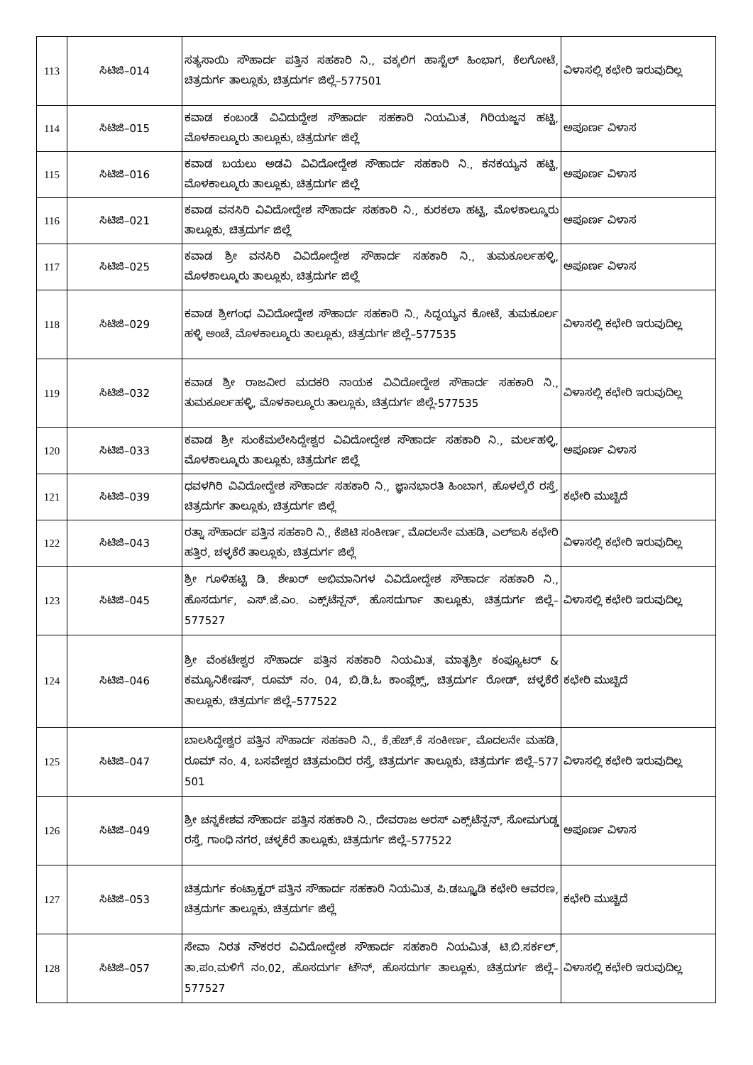| 113 | ಸಿಟಿಜಿ–014 | ಸತ್ಯಸಾಯಿ ಸೌಹಾರ್ದ ಪತ್ತಿನ ಸಹಕಾರಿ ನಿ., ವಕ್ಕಲಿಗ ಹಾಸ್ಟೆಲ್ ಹಿಂಭಾಗ, ಕೆಲಗೋಟೆ, ಚಿತ್ರದುರ್ಗ ತಾಲ್ಲೂಕು, ಚಿತ್ರದುರ್ಗ ಜಿಲ್ಲೆ–577501 | ವಿಳಾಸಲ್ಲಿ ಕಛೇರಿ ಇರುವುದಿಲ್ಲ |
| 114 | ಸಿಟಿಜಿ–015 | ಕವಾಡ ಕಂಬಂಡೆ ವಿವಿದುದ್ದೇಶ ಸೌಹಾರ್ದ ಸಹಕಾರಿ ನಿಯಮಿತ, ಗಿರಿಯಜ್ಜನ ಹಟ್ಟಿ, ಮೊಳಕಾಲ್ಮೂರು ತಾಲ್ಲೂಕು, ಚಿತ್ರದುರ್ಗ ಜಿಲ್ಲೆ | ಅಪೂರ್ಣ ವಿಳಾಸ |
| 115 | ಸಿಟಿಜಿ–016 | ಕವಾಡ ಬಯಲು ಅಡವಿ ವಿವಿದೋದ್ದೇಶ ಸೌಹಾರ್ದ ಸಹಕಾರಿ ನಿ., ಕನಕಯ್ಯನ ಹಟ್ಟಿ, ಮೊಳಕಾಲ್ಮೂರು ತಾಲ್ಲೂಕು, ಚಿತ್ರದುರ್ಗ ಜಿಲ್ಲೆ | ಅಪೂರ್ಣ ವಿಳಾಸ |
| 116 | ಸಿಟಿಜಿ–021 | ಕವಾಡ ವನಸಿರಿ ವಿವಿದೋದ್ದೇಶ ಸೌಹಾರ್ದ ಸಹಕಾರಿ ನಿ., ಕುರಕಲಾ ಹಟ್ಟಿ, ಮೊಳಕಾಲ್ಮೂರು ತಾಲ್ಲೂಕು, ಚಿತ್ರದುರ್ಗ ಜಿಲ್ಲೆ | ಅಪೂರ್ಣ ವಿಳಾಸ |
| 117 | ಸಿಟಿಜಿ–025 | ಕವಾಡ ಶ್ರೀ ವನಸಿರಿ ವಿವಿದೋದ್ದೇಶ ಸೌಹಾರ್ದ ಸಹಕಾರಿ ನಿ., ತುಮಕೂರ್ಲಹಳ್ಳಿ, ಮೊಳಕಾಲ್ಮೂರು ತಾಲ್ಲೂಕು, ಚಿತ್ರದುರ್ಗ ಜಿಲ್ಲೆ | ಅಪೂರ್ಣ ವಿಳಾಸ |
| 118 | ಸಿಟಿಜಿ–029 | ಕವಾಡ ಶ್ರೀಗಂಧ ವಿವಿದೋದ್ದೇಶ ಸೌಹಾರ್ದ ಸಹಕಾರಿ ನಿ., ಸಿದ್ಧಯ್ಯನ ಕೋಟೆ, ತುಮಕೂರ್ಲ ಹಳ್ಳಿ ಅಂಚೆ, ಮೊಳಕಾಲ್ಮೂರು ತಾಲ್ಲೂಕು, ಚಿತ್ರದುರ್ಗ ಜಿಲ್ಲೆ–577535 | ವಿಳಾಸಲ್ಲಿ ಕಛೇರಿ ಇರುವುದಿಲ್ಲ |
| 119 | ಸಿಟಿಜಿ–032 | ಕವಾಡ ಶ್ರೀ ರಾಜವೀರ ಮದಕರಿ ನಾಯಕ ವಿವಿದೋದ್ದೇಶ ಸೌಹಾರ್ದ ಸಹಕಾರಿ ನಿ., ತುಮಕೂರ್ಲಹಳ್ಳಿ, ಮೊಳಕಾಲ್ಮೂರು ತಾಲ್ಲೂಕು, ಚಿತ್ರದುರ್ಗ ಜಿಲ್ಲೆ-577535 | ವಿಳಾಸಲ್ಲಿ ಕಛೇರಿ ಇರುವುದಿಲ್ಲ |
| 120 | ಸಿಟಿಜಿ–033 | ಕವಾಡ ಶ್ರೀ ಸುಂಕೆಮಲೇಸಿದ್ದೇಶ್ವರ ವಿವಿದೋದ್ದೇಶ ಸೌಹಾರ್ದ ಸಹಕಾರಿ ನಿ., ಮರ್ಲಹಳ್ಳಿ, ಮೊಳಕಾಲ್ಮೂರು ತಾಲ್ಲೂಕು, ಚಿತ್ರದುರ್ಗ ಜಿಲ್ಲೆ | ಅಪೂರ್ಣ ವಿಳಾಸ |
| 121 | ಸಿಟಿಜಿ–039 | ಧವಳಗಿರಿ ವಿವಿದೋದ್ದೇಶ ಸೌಹಾರ್ದ ಸಹಕಾರಿ ನಿ., ಜ್ಞಾನಭಾರತಿ ಹಿಂಬಾಗ, ಹೊಳಲ್ಕೆರೆ ರಸ್ತೆ, ಚಿತ್ರದುರ್ಗ ತಾಲ್ಲೂಕು, ಚಿತ್ರದುರ್ಗ ಜಿಲ್ಲೆ | ಕಛೇರಿ ಮುಚ್ಚಿದೆ |
| 122 | ಸಿಟಿಜಿ–043 | ರತ್ನಾ ಸೌಹಾರ್ದ ಪತ್ತಿನ ಸಹಕಾರಿ ನಿ., ಕೆಜಿಟಿ ಸಂಕೀರ್ಣ, ಮೊದಲನೇ ಮಹಡಿ, ಎಲ್ಐಸಿ ಕಛೇರಿ ಹತ್ತಿರ, ಚಳ್ಳಕೆರೆ ತಾಲ್ಲೂಕು, ಚಿತ್ರದುರ್ಗ ಜಿಲ್ಲೆ | ವಿಳಾಸಲ್ಲಿ ಕಛೇರಿ ಇರುವುದಿಲ್ಲ |
| 123 | ಸಿಟಿಜಿ–045 | ಶ್ರೀ ಗೂಳಿಹಟ್ಟಿ ಡಿ. ಶೇಖರ್ ಅಭಿಮಾನಿಗಳ ವಿವಿದೋದ್ದೇಶ ಸೌಹಾರ್ದ ಸಹಕಾರಿ ನಿ., ಹೊಸದುರ್ಗ, ಎಸ್.ಜೆ.ಎಂ. ಎಕ್ಸ್‌ಟೆನ್ಷನ್, ಹೊಸದುರ್ಗಾ ತಾಲ್ಲೂಕು, ಚಿತ್ರದುರ್ಗ ಜಿಲ್ಲೆ–577527 | ವಿಳಾಸಲ್ಲಿ ಕಛೇರಿ ಇರುವುದಿಲ್ಲ |
| 124 | ಸಿಟಿಜಿ–046 | ಶ್ರೀ ವೆಂಕಟೇಶ್ವರ ಸೌಹಾರ್ದ ಪತ್ತಿನ ಸಹಕಾರಿ ನಿಯಮಿತ, ಮಾತೃಶ್ರೀ ಕಂಪ್ಯೂಟರ್ & ಕಮ್ಯೂನಿಕೇಷನ್, ರೂಮ್ ನಂ. 04, ಬಿ.ಡಿ.ಓ ಕಾಂಪ್ಲೆಕ್ಸ್, ಚಿತ್ರದುರ್ಗ ರೋಡ್, ಚಳ್ಳಕೆರೆ ತಾಲ್ಲೂಕು, ಚಿತ್ರದುರ್ಗ ಜಿಲ್ಲೆ–577522 | ಕಛೇರಿ ಮುಚ್ಚಿದೆ |
| 125 | ಸಿಟಿಜಿ–047 | ಬಾಲಸಿದ್ದೇಶ್ವರ ಪತ್ತಿನ ಸೌಹಾರ್ದ ಸಹಕಾರಿ ನಿ., ಕೆ.ಹೆಚ್.ಕೆ ಸಂಕೀರ್ಣ, ಮೊದಲನೇ ಮಹಡಿ, ರೂಮ್ ನಂ. 4, ಬಸವೇಶ್ವರ ಚಿತ್ರಮಂದಿರ ರಸ್ತೆ, ಚಿತ್ರದುರ್ಗ ತಾಲ್ಲೂಕು, ಚಿತ್ರದುರ್ಗ ಜಿಲ್ಲೆ–577 501 | ವಿಳಾಸಲ್ಲಿ ಕಛೇರಿ ಇರುವುದಿಲ್ಲ |
| 126 | ಸಿಟಿಜಿ–049 | ಶ್ರೀ ಚನ್ನಕೇಶವ ಸೌಹಾರ್ದ ಪತ್ತಿನ ಸಹಕಾರಿ ನಿ., ದೇವರಾಜ ಅರಸ್ ಎಕ್ಸ್‌ಟೆನ್ಷನ್, ಸೋಮಗುಡ್ಡ ರಸ್ತೆ, ಗಾಂಧಿ ನಗರ, ಚಳ್ಳಕೆರೆ ತಾಲ್ಲೂಕು, ಚಿತ್ರದುರ್ಗ ಜಿಲ್ಲೆ–577522 | ಅಪೂರ್ಣ ವಿಳಾಸ |
| 127 | ಸಿಟಿಜಿ–053 | ಚಿತ್ರದುರ್ಗ ಕಂಟ್ರಾಕ್ಟರ್ ಪತ್ತಿನ ಸೌಹಾರ್ದ ಸಹಕಾರಿ ನಿಯಮಿತ, ಪಿ.ಡಬ್ಲ್ಯೂಡಿ ಕಛೇರಿ ಆವರಣ, ಚಿತ್ರದುರ್ಗ ತಾಲ್ಲೂಕು, ಚಿತ್ರದುರ್ಗ ಜಿಲ್ಲೆ | ಕಛೇರಿ ಮುಚ್ಚಿದೆ |
| 128 | ಸಿಟಿಜಿ–057 | ಸೇವಾ ನಿರತ ನೌಕರರ ವಿವಿದೋದ್ದೇಶ ಸೌಹಾರ್ದ ಸಹಕಾರಿ ನಿಯಮಿತ, ಟಿ.ಬಿ.ಸರ್ಕಲ್, ತಾ.ಪಂ.ಮಳಿಗೆ ನಂ.02, ಹೊಸದುರ್ಗ ಟೌನ್, ಹೊಸದುರ್ಗ ತಾಲ್ಲೂಕು, ಚಿತ್ರದುರ್ಗ ಜಿಲ್ಲೆ–577527 | ವಿಳಾಸಲ್ಲಿ ಕಛೇರಿ ಇರುವುದಿಲ್ಲ |